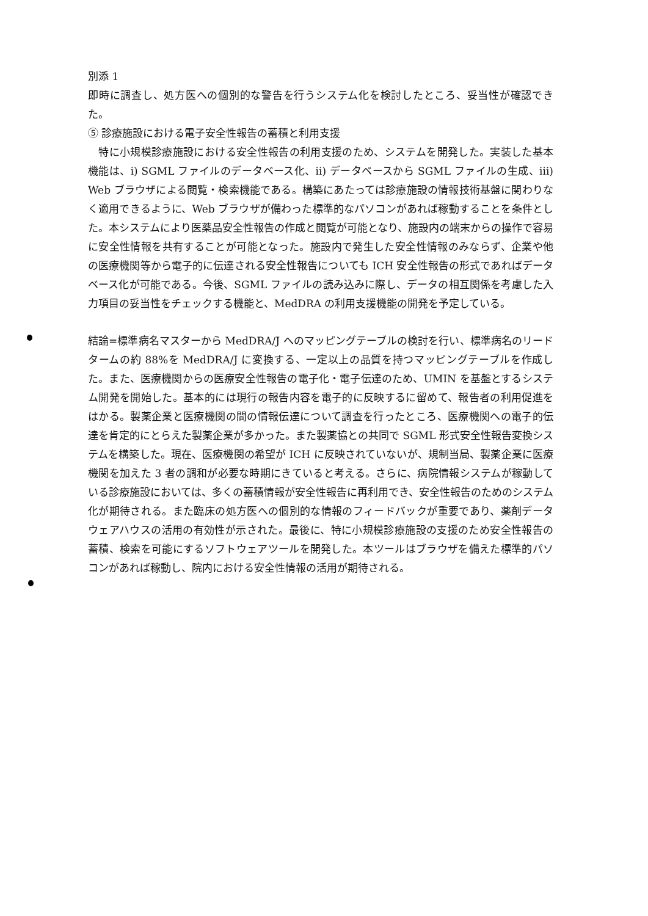別添 1
即時に調査し、処方医への個別的な警告を行うシステム化を検討したところ、妥当性が確認できた。
⑤ 診療施設における電子安全性報告の蓄積と利用支援
　特に小規模診療施設における安全性報告の利用支援のため、システムを開発した。実装した基本機能は、i) SGML ファイルのデータベース化、ii) データベースから SGML ファイルの生成、iii) Web ブラウザによる閲覧・検索機能である。構築にあたっては診療施設の情報技術基盤に関わりなく適用できるように、Web ブラウザが備わった標準的なパソコンがあれば稼動することを条件とした。本システムにより医薬品安全性報告の作成と閲覧が可能となり、施設内の端末からの操作で容易に安全性情報を共有することが可能となった。施設内で発生した安全性情報のみならず、企業や他の医療機関等から電子的に伝達される安全性報告についても ICH 安全性報告の形式であればデータベース化が可能である。今後、SGML ファイルの読み込みに際し、データの相互関係を考慮した入力項目の妥当性をチェックする機能と、MedDRA の利用支援機能の開発を予定している。
結論=標準病名マスターから MedDRA/J へのマッピングテーブルの検討を行い、標準病名のリードタームの約 88%を MedDRA/J に変換する、一定以上の品質を持つマッピングテーブルを作成した。また、医療機関からの医療安全性報告の電子化・電子伝達のため、UMIN を基盤とするシステム開発を開始した。基本的には現行の報告内容を電子的に反映するに留めて、報告者の利用促進をはかる。製薬企業と医療機関の間の情報伝達について調査を行ったところ、医療機関への電子的伝達を肯定的にとらえた製薬企業が多かった。また製薬協との共同で SGML 形式安全性報告変換システムを構築した。現在、医療機関の希望が ICH に反映されていないが、規制当局、製薬企業に医療機関を加えた 3 者の調和が必要な時期にきていると考える。さらに、病院情報システムが稼動している診療施設においては、多くの蓄積情報が安全性報告に再利用でき、安全性報告のためのシステム化が期待される。また臨床の処方医への個別的な情報のフィードバックが重要であり、薬剤データウェアハウスの活用の有効性が示された。最後に、特に小規模診療施設の支援のため安全性報告の蓄積、検索を可能にするソフトウェアツールを開発した。本ツールはブラウザを備えた標準的パソコンがあれば稼動し、院内における安全性情報の活用が期待される。